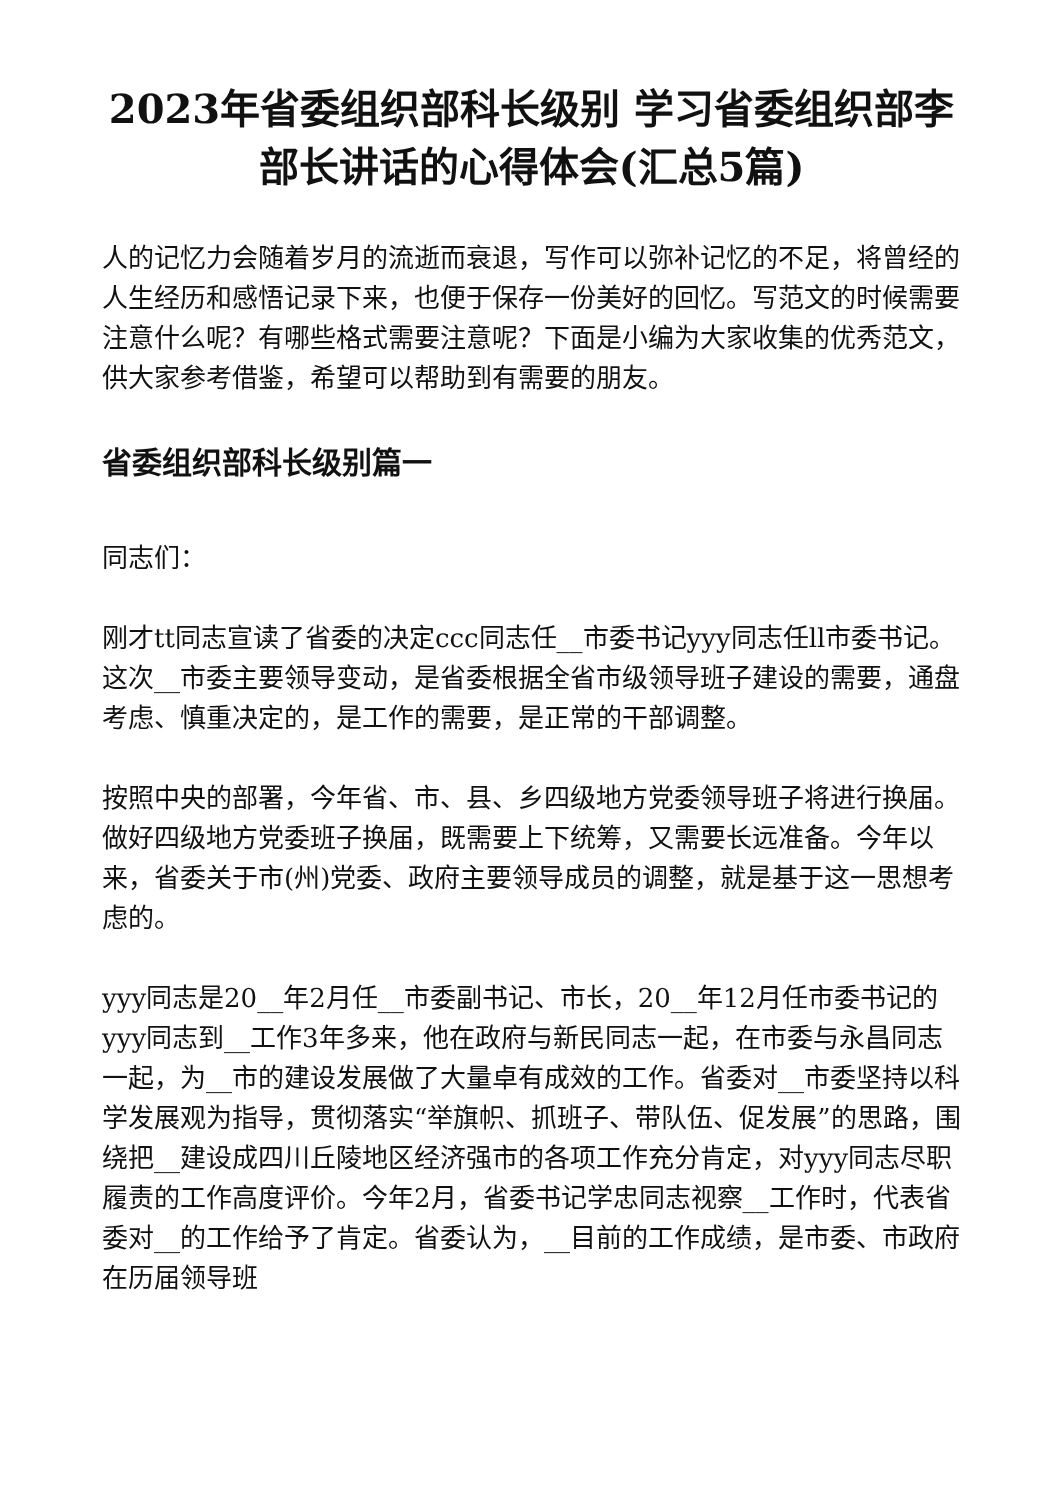2023年省委组织部科长级别 学习省委组织部李部长讲话的心得体会(汇总5篇)
人的记忆力会随着岁月的流逝而衰退，写作可以弥补记忆的不足，将曾经的人生经历和感悟记录下来，也便于保存一份美好的回忆。写范文的时候需要注意什么呢？有哪些格式需要注意呢？下面是小编为大家收集的优秀范文，供大家参考借鉴，希望可以帮助到有需要的朋友。
省委组织部科长级别篇一
同志们：
刚才tt同志宣读了省委的决定ccc同志任__市委书记yyy同志任ll市委书记。这次__市委主要领导变动，是省委根据全省市级领导班子建设的需要，通盘考虑、慎重决定的，是工作的需要，是正常的干部调整。
按照中央的部署，今年省、市、县、乡四级地方党委领导班子将进行换届。做好四级地方党委班子换届，既需要上下统筹，又需要长远准备。今年以来，省委关于市(州)党委、政府主要领导成员的调整，就是基于这一思想考虑的。
yyy同志是20__年2月任__市委副书记、市长，20__年12月任市委书记的yyy同志到__工作3年多来，他在政府与新民同志一起，在市委与永昌同志一起，为__市的建设发展做了大量卓有成效的工作。省委对__市委坚持以科学发展观为指导，贯彻落实“举旗帜、抓班子、带队伍、促发展”的思路，围绕把__建设成四川丘陵地区经济强市的各项工作充分肯定，对yyy同志尽职履责的工作高度评价。今年2月，省委书记学忠同志视察__工作时，代表省委对__的工作给予了肯定。省委认为，__目前的工作成绩，是市委、市政府在历届领导班